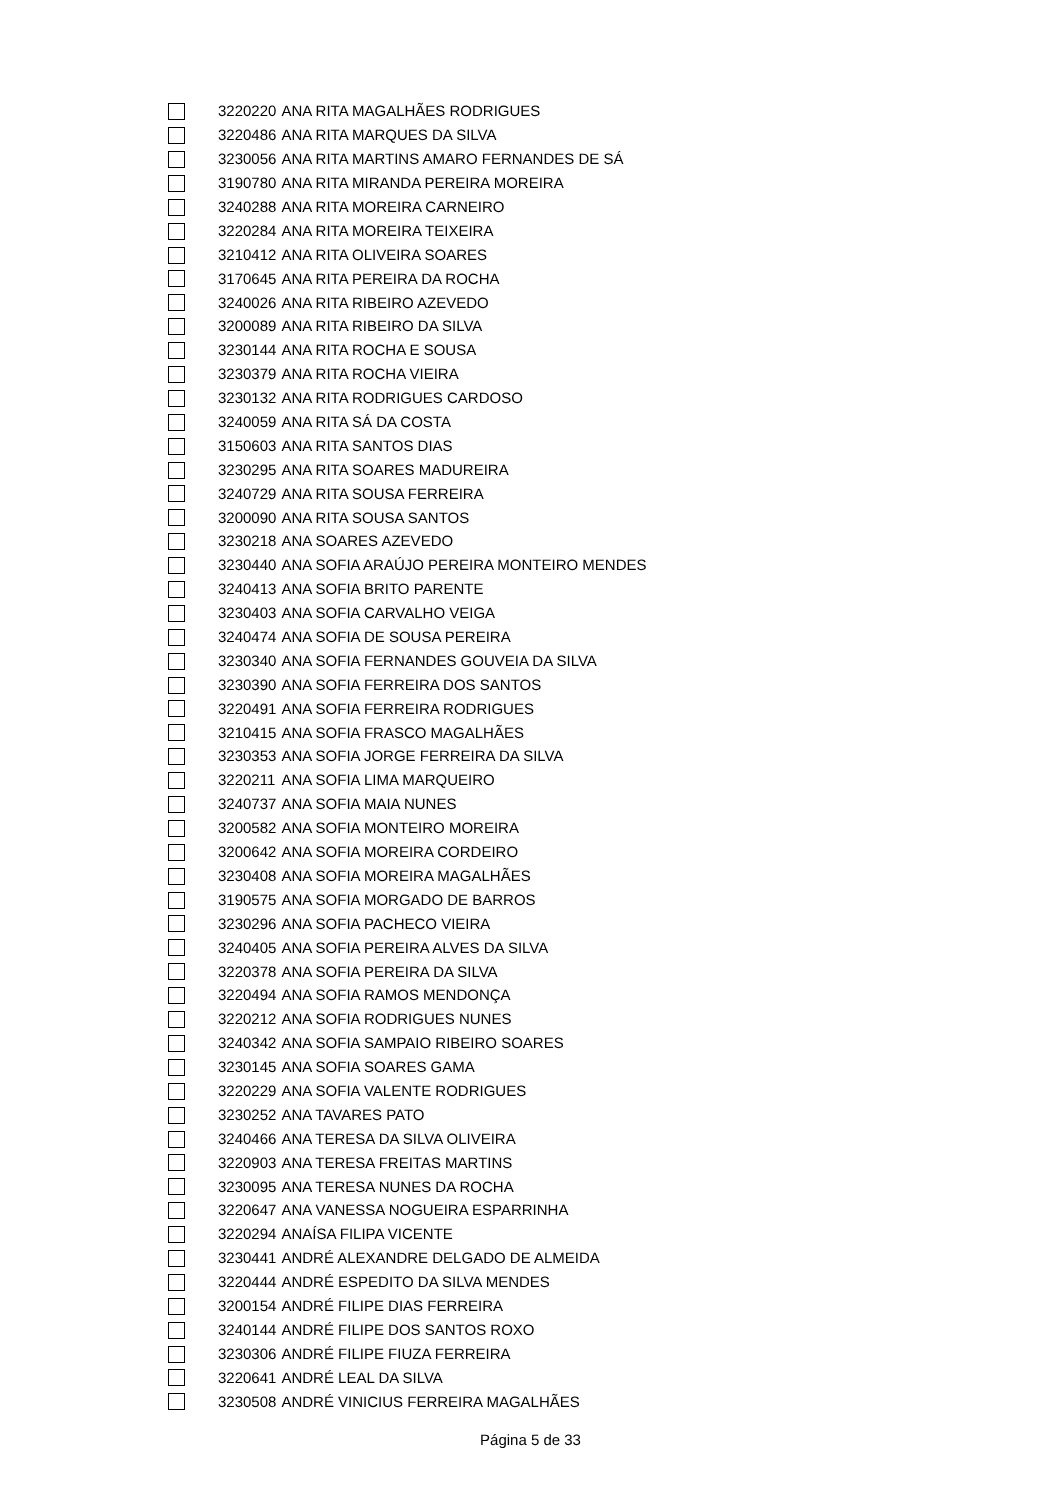| | 3220220 | ANA RITA MAGALHÃES RODRIGUES |
| | 3220486 | ANA RITA MARQUES DA SILVA |
| | 3230056 | ANA RITA MARTINS AMARO FERNANDES DE SÁ |
| | 3190780 | ANA RITA MIRANDA PEREIRA MOREIRA |
| | 3240288 | ANA RITA MOREIRA CARNEIRO |
| | 3220284 | ANA RITA MOREIRA TEIXEIRA |
| | 3210412 | ANA RITA OLIVEIRA SOARES |
| | 3170645 | ANA RITA PEREIRA DA ROCHA |
| | 3240026 | ANA RITA RIBEIRO AZEVEDO |
| | 3200089 | ANA RITA RIBEIRO DA SILVA |
| | 3230144 | ANA RITA ROCHA E SOUSA |
| | 3230379 | ANA RITA ROCHA VIEIRA |
| | 3230132 | ANA RITA RODRIGUES CARDOSO |
| | 3240059 | ANA RITA SÁ DA COSTA |
| | 3150603 | ANA RITA SANTOS DIAS |
| | 3230295 | ANA RITA SOARES MADUREIRA |
| | 3240729 | ANA RITA SOUSA FERREIRA |
| | 3200090 | ANA RITA SOUSA SANTOS |
| | 3230218 | ANA SOARES AZEVEDO |
| | 3230440 | ANA SOFIA ARAÚJO PEREIRA MONTEIRO MENDES |
| | 3240413 | ANA SOFIA BRITO PARENTE |
| | 3230403 | ANA SOFIA CARVALHO VEIGA |
| | 3240474 | ANA SOFIA DE SOUSA PEREIRA |
| | 3230340 | ANA SOFIA FERNANDES GOUVEIA DA SILVA |
| | 3230390 | ANA SOFIA FERREIRA DOS SANTOS |
| | 3220491 | ANA SOFIA FERREIRA RODRIGUES |
| | 3210415 | ANA SOFIA FRASCO MAGALHÃES |
| | 3230353 | ANA SOFIA JORGE FERREIRA DA SILVA |
| | 3220211 | ANA SOFIA LIMA MARQUEIRO |
| | 3240737 | ANA SOFIA MAIA NUNES |
| | 3200582 | ANA SOFIA MONTEIRO MOREIRA |
| | 3200642 | ANA SOFIA MOREIRA CORDEIRO |
| | 3230408 | ANA SOFIA MOREIRA MAGALHÃES |
| | 3190575 | ANA SOFIA MORGADO DE BARROS |
| | 3230296 | ANA SOFIA PACHECO VIEIRA |
| | 3240405 | ANA SOFIA PEREIRA ALVES DA SILVA |
| | 3220378 | ANA SOFIA PEREIRA DA SILVA |
| | 3220494 | ANA SOFIA RAMOS MENDONÇA |
| | 3220212 | ANA SOFIA RODRIGUES NUNES |
| | 3240342 | ANA SOFIA SAMPAIO RIBEIRO SOARES |
| | 3230145 | ANA SOFIA SOARES GAMA |
| | 3220229 | ANA SOFIA VALENTE RODRIGUES |
| | 3230252 | ANA TAVARES PATO |
| | 3240466 | ANA TERESA DA SILVA OLIVEIRA |
| | 3220903 | ANA TERESA FREITAS MARTINS |
| | 3230095 | ANA TERESA NUNES DA ROCHA |
| | 3220647 | ANA VANESSA NOGUEIRA ESPARRINHA |
| | 3220294 | ANAÍSA FILIPA VICENTE |
| | 3230441 | ANDRÉ ALEXANDRE DELGADO DE ALMEIDA |
| | 3220444 | ANDRÉ ESPEDITO DA SILVA MENDES |
| | 3200154 | ANDRÉ FILIPE DIAS FERREIRA |
| | 3240144 | ANDRÉ FILIPE DOS SANTOS ROXO |
| | 3230306 | ANDRÉ FILIPE FIUZA FERREIRA |
| | 3220641 | ANDRÉ LEAL DA SILVA |
| | 3230508 | ANDRÉ VINICIUS FERREIRA MAGALHÃES |
Página 5 de 33